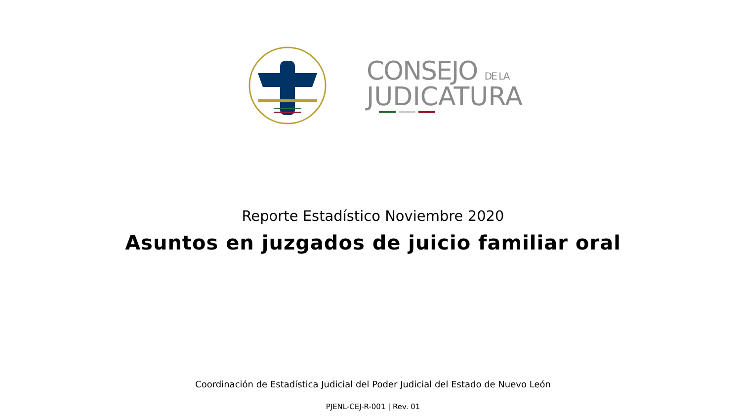CONSEJO DE LA
JUDICATURA
Reporte Estadístico Noviembre 2020
Asuntos en juzgados de juicio familiar oral
Coordinación de Estadística Judicial del Poder Judicial del Estado de Nuevo León
PJENL-CEJ-R-001 | Rev. 01